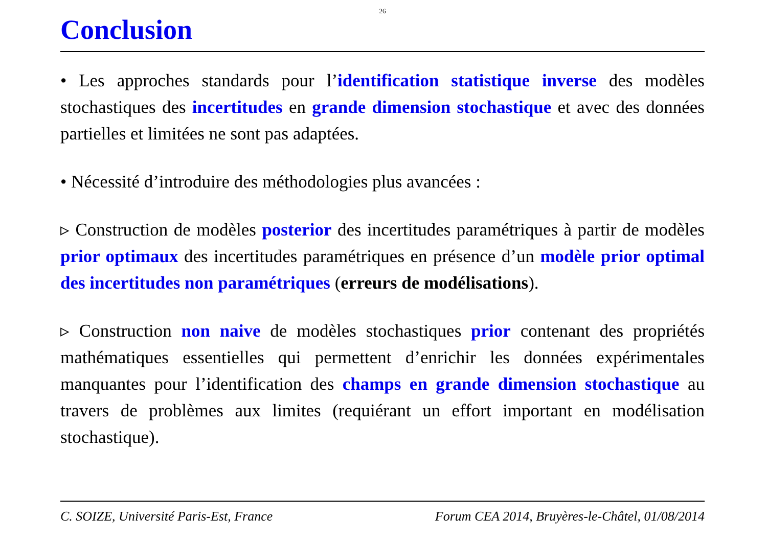26
Conclusion
• Les approches standards pour l’identification statistique inverse des modèles stochastiques des incertitudes en grande dimension stochastique et avec des données partielles et limitées ne sont pas adaptées.
• Nécessité d’introduire des méthodologies plus avancées :
▹ Construction de modèles posterior des incertitudes paramétriques à partir de modèles prior optimaux des incertitudes paramétriques en présence d’un modèle prior optimal des incertitudes non paramétriques (erreurs de modélisations).
▹ Construction non naive de modèles stochastiques prior contenant des propriétés mathématiques essentielles qui permettent d’enrichir les données expérimentales manquantes pour l’identification des champs en grande dimension stochastique au travers de problèmes aux limites (requiérant un effort important en modélisation stochastique).
C. SOIZE, Université Paris-Est, France Forum CEA 2014, Bruyères-le-Châtel, 01/08/2014